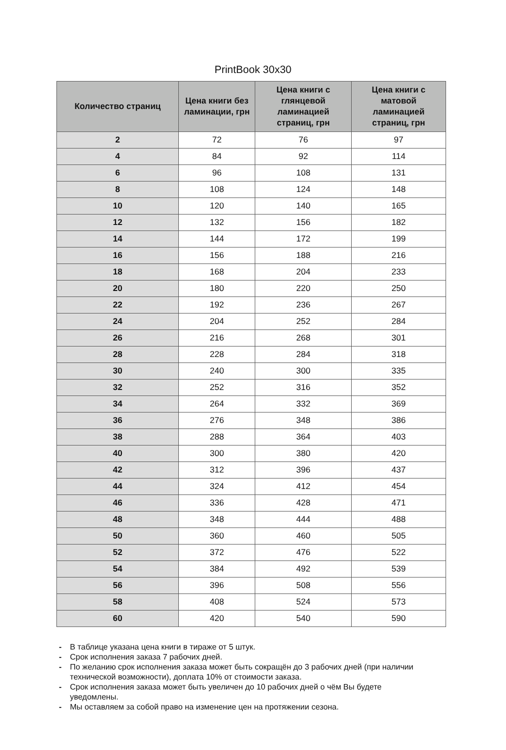PrintBook 30x30
| Количество страниц | Цена книги без ламинации, грн | Цена книги с глянцевой ламинацией страниц, грн | Цена книги с матовой ламинацией страниц, грн |
| --- | --- | --- | --- |
| 2 | 72 | 76 | 97 |
| 4 | 84 | 92 | 114 |
| 6 | 96 | 108 | 131 |
| 8 | 108 | 124 | 148 |
| 10 | 120 | 140 | 165 |
| 12 | 132 | 156 | 182 |
| 14 | 144 | 172 | 199 |
| 16 | 156 | 188 | 216 |
| 18 | 168 | 204 | 233 |
| 20 | 180 | 220 | 250 |
| 22 | 192 | 236 | 267 |
| 24 | 204 | 252 | 284 |
| 26 | 216 | 268 | 301 |
| 28 | 228 | 284 | 318 |
| 30 | 240 | 300 | 335 |
| 32 | 252 | 316 | 352 |
| 34 | 264 | 332 | 369 |
| 36 | 276 | 348 | 386 |
| 38 | 288 | 364 | 403 |
| 40 | 300 | 380 | 420 |
| 42 | 312 | 396 | 437 |
| 44 | 324 | 412 | 454 |
| 46 | 336 | 428 | 471 |
| 48 | 348 | 444 | 488 |
| 50 | 360 | 460 | 505 |
| 52 | 372 | 476 | 522 |
| 54 | 384 | 492 | 539 |
| 56 | 396 | 508 | 556 |
| 58 | 408 | 524 | 573 |
| 60 | 420 | 540 | 590 |
- В таблице указана цена книги в тираже от 5 штук.
- Срок исполнения заказа 7 рабочих дней.
- По желанию срок исполнения заказа может быть сокращён до 3 рабочих дней (при наличии технической возможности), доплата 10% от стоимости заказа.
- Срок исполнения заказа может быть увеличен до 10 рабочих дней о чём Вы будете уведомлены.
- Мы оставляем за собой право на изменение цен на протяжении сезона.